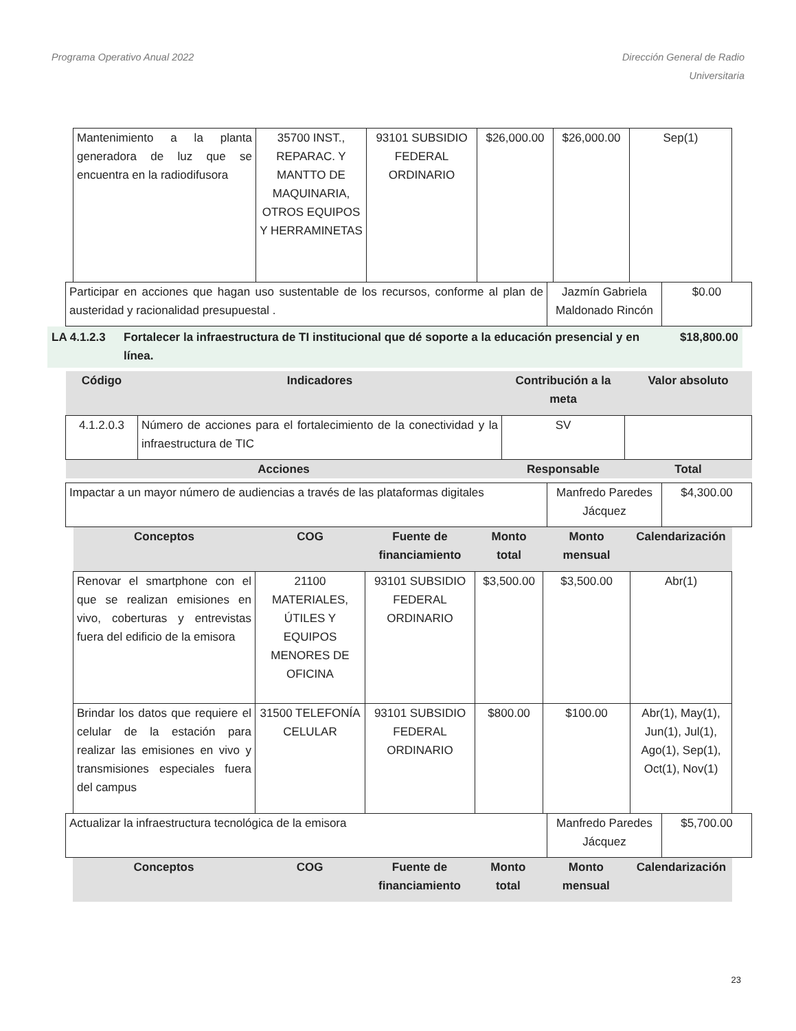Programa Operativo Anual 2022 Dirección General de Radio
Universitaria
| Mantenimiento a la planta generadora de luz que se encuentra en la radiodifusora | 35700 INST., REPARAC. Y MANTTO DE MAQUINARIA, OTROS EQUIPOS Y HERRAMINETAS | 93101 SUBSIDIO FEDERAL ORDINARIO | $26,000.00 | $26,000.00 | Sep(1) |
| Participar en acciones que hagan uso sustentable de los recursos, conforme al plan de austeridad y racionalidad presupuestal . | Jazmín Gabriela Maldonado Rincón | $0.00 |
LA 4.1.2.3 Fortalecer la infraestructura de TI institucional que dé soporte a la educación presencial y en línea.
$18,800.00
| Código | Indicadores | Contribución a la meta | Valor absoluto |
| --- | --- | --- | --- |
| 4.1.2.0.3 | Número de acciones para el fortalecimiento de la conectividad y la infraestructura de TIC | SV | |
| Acciones | | Responsable | Total |
| Impactar a un mayor número de audiencias a través de las plataformas digitales | Manfredo Paredes Jácquez | $4,300.00 |
| Conceptos | COG | Fuente de financiamiento | Monto total | Monto mensual | Calendarización |
| --- | --- | --- | --- | --- | --- |
| Renovar el smartphone con el que se realizan emisiones en vivo, coberturas y entrevistas fuera del edificio de la emisora | 21100 MATERIALES, ÚTILES Y EQUIPOS MENORES DE OFICINA | 93101 SUBSIDIO FEDERAL ORDINARIO | $3,500.00 | $3,500.00 | Abr(1) |
| Brindar los datos que requiere el celular de la estación para realizar las emisiones en vivo y transmisiones especiales fuera del campus | 31500 TELEFONÍA CELULAR | 93101 SUBSIDIO FEDERAL ORDINARIO | $800.00 | $100.00 | Abr(1), May(1), Jun(1), Jul(1), Ago(1), Sep(1), Oct(1), Nov(1) |
| Actualizar la infraestructura tecnológica de la emisora | Manfredo Paredes Jácquez | $5,700.00 |
| Conceptos | COG | Fuente de financiamiento | Monto total | Monto mensual | Calendarización |
| --- | --- | --- | --- | --- | --- |
23